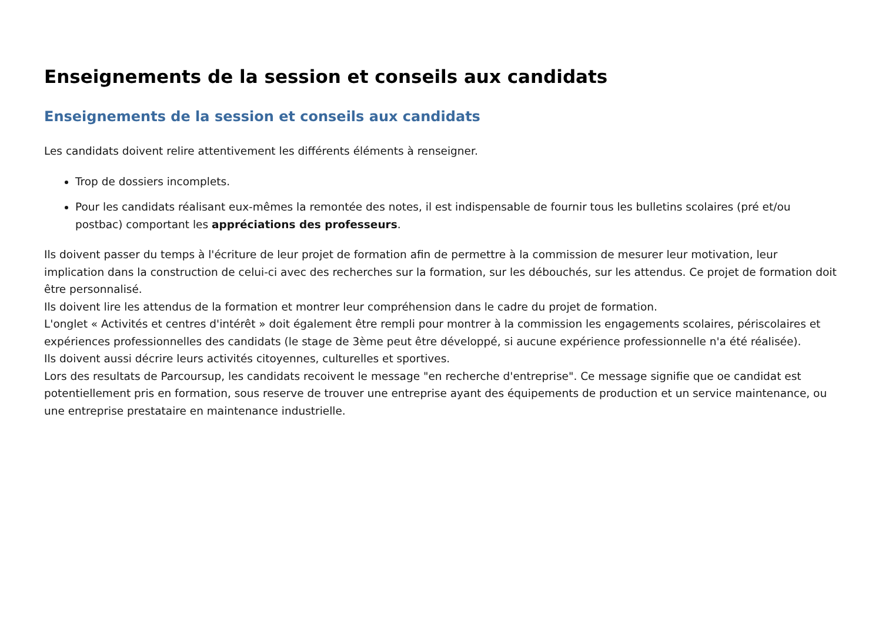Enseignements de la session et conseils aux candidats
Enseignements de la session et conseils aux candidats
Les candidats doivent relire attentivement les différents éléments à renseigner.
Trop de dossiers incomplets.
Pour les candidats réalisant eux-mêmes la remontée des notes, il est indispensable de fournir tous les bulletins scolaires (pré et/ou postbac) comportant les appréciations des professeurs.
Ils doivent passer du temps à l'écriture de leur projet de formation afin de permettre à la commission de mesurer leur motivation, leur implication dans la construction de celui-ci avec des recherches sur la formation, sur les débouchés, sur les attendus. Ce projet de formation doit être personnalisé.
Ils doivent lire les attendus de la formation et montrer leur compréhension dans le cadre du projet de formation.
L'onglet « Activités et centres d'intérêt » doit également être rempli pour montrer à la commission les engagements scolaires, périscolaires et expériences professionnelles des candidats (le stage de 3ème peut être développé, si aucune expérience professionnelle n'a été réalisée).
Ils doivent aussi décrire leurs activités citoyennes, culturelles et sportives.
Lors des resultats de Parcoursup, les candidats recoivent le message "en recherche d'entreprise". Ce message signifie que oe candidat est potentiellement pris en formation, sous reserve de trouver une entreprise ayant des équipements de production et un service maintenance, ou une entreprise prestataire en maintenance industrielle.